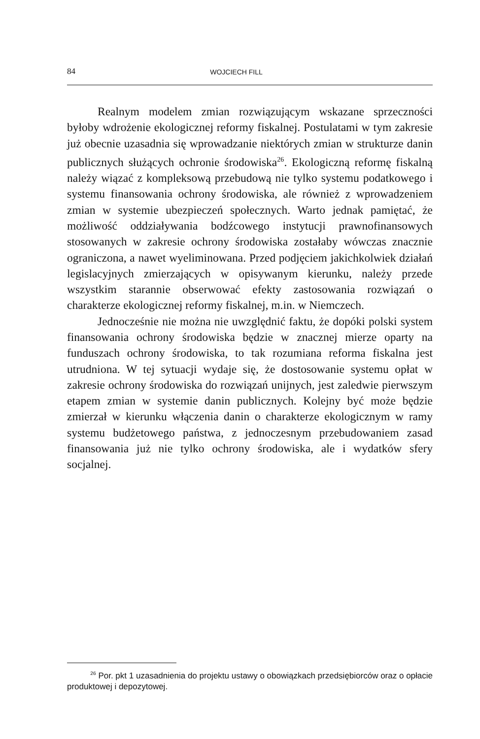84 WOJCIECH FILL
Realnym modelem zmian rozwiązującym wskazane sprzeczności byłoby wdrożenie ekologicznej reformy fiskalnej. Postulatami w tym zakresie już obecnie uzasadnia się wprowadzanie niektórych zmian w strukturze danin publicznych służących ochronie środowiska<sup>26</sup>. Ekologiczną reformę fiskalną należy wiązać z kompleksową przebudową nie tylko systemu podatkowego i systemu finansowania ochrony środowiska, ale również z wprowadzeniem zmian w systemie ubezpieczeń społecznych. Warto jednak pamiętać, że możliwość oddziaływania bodźcowego instytucji prawnofinansowych stosowanych w zakresie ochrony środowiska zostałaby wówczas znacznie ograniczona, a nawet wyeliminowana. Przed podjęciem jakichkolwiek działań legislacyjnych zmierzających w opisywanym kierunku, należy przede wszystkim starannie obserwować efekty zastosowania rozwiązań o charakterze ekologicznej reformy fiskalnej, m.in. w Niemczech.
Jednocześnie nie można nie uwzględnić faktu, że dopóki polski system finansowania ochrony środowiska będzie w znacznej mierze oparty na funduszach ochrony środowiska, to tak rozumiana reforma fiskalna jest utrudniona. W tej sytuacji wydaje się, że dostosowanie systemu opłat w zakresie ochrony środowiska do rozwiązań unijnych, jest zaledwie pierwszym etapem zmian w systemie danin publicznych. Kolejny być może będzie zmierzał w kierunku włączenia danin o charakterze ekologicznym w ramy systemu budżetowego państwa, z jednoczesnym przebudowaniem zasad finansowania już nie tylko ochrony środowiska, ale i wydatków sfery socjalnej.
<sup>26</sup> Por. pkt 1 uzasadnienia do projektu ustawy o obowiązkach przedsiębiorców oraz o opłacie produktowej i depozytowej.